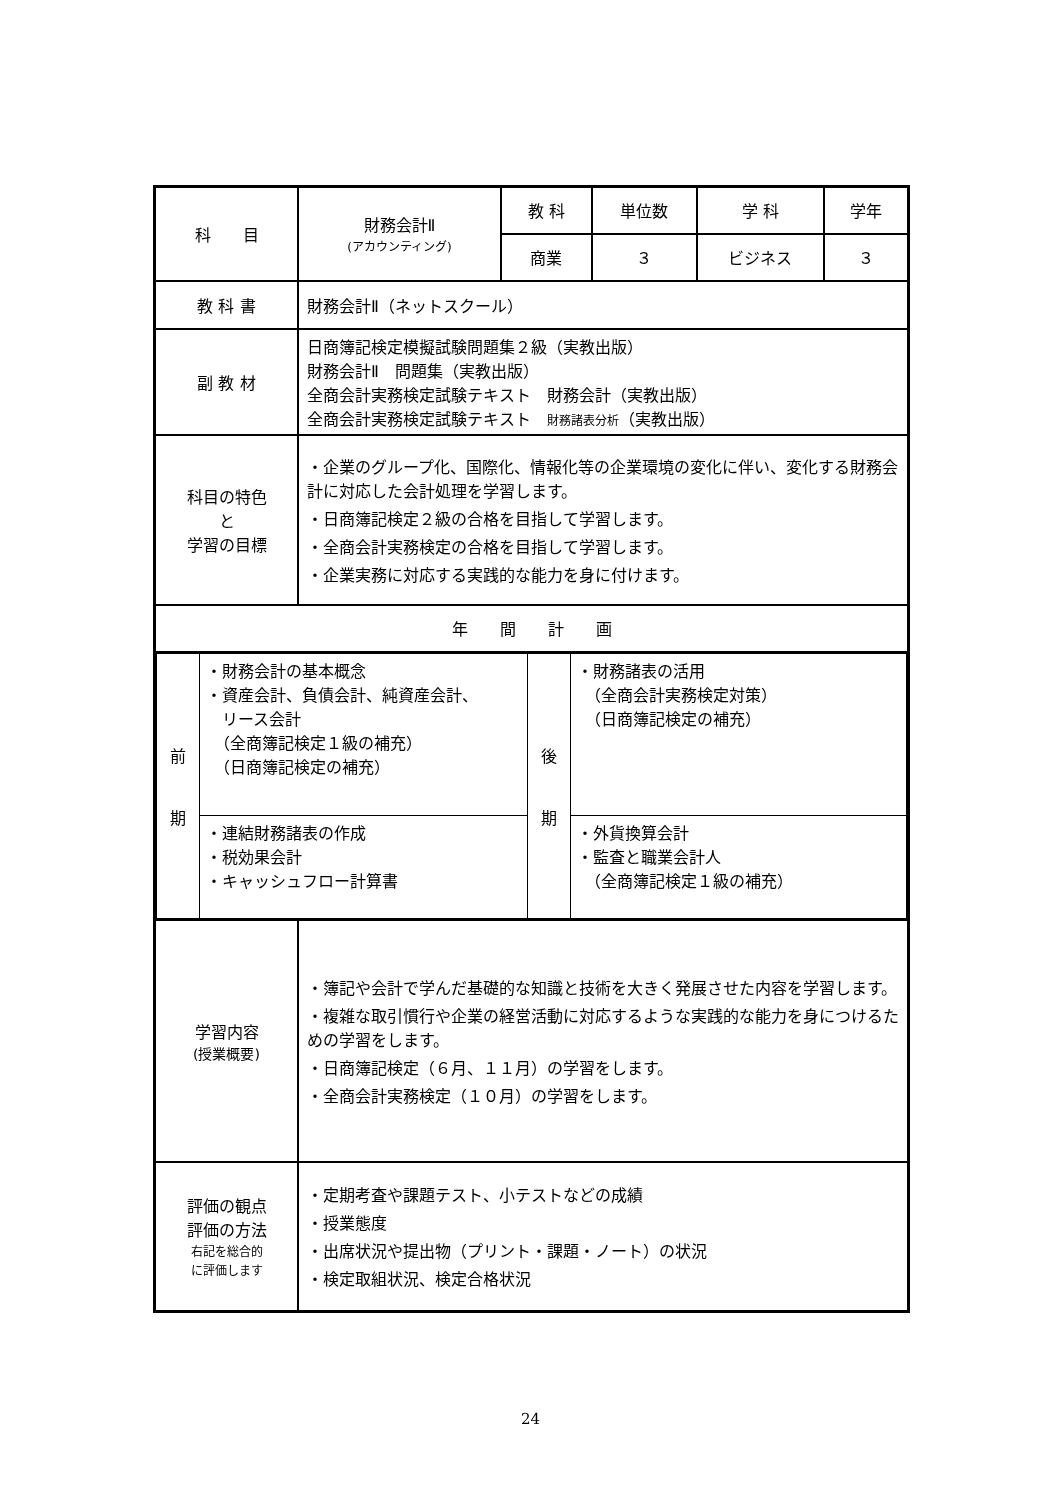| 科 目 | 財務会計Ⅱ (アカウンティング) | 教 科 | 単位数 | 学 科 | 学年 |
| | | 商業 | ３ | ビジネス | ３ |
| 教 科 書 | 財務会計Ⅱ（ネットスクール） | | | | |
| 副 教 材 | 日商簿記検定模擬試験問題集２級（実教出版） 財務会計Ⅱ 問題集（実教出版） 全商会計実務検定試験テキスト 財務会計（実教出版） 全商会計実務検定試験テキスト 財務諸表分析 （実教出版） | | | | |
| 科目の特色 と 学習の目標 | ・企業のグループ化、国際化、情報化等の企業環境の変化に伴い、変化する財務会計に対応した会計処理を学習します。 ・日商簿記検定２級の合格を目指して学習します。 ・全商会計実務検定の合格を目指して学習します。 ・企業実務に対応する実践的な能力を身に付けます。 | | | | |
| 年 間 計 画 | | | | | |
| / 前 期 / ・財務会計の基本概念 ・資産会計、負債会計、純資産会計、 リース会計 （全商簿記検定１級の補充） （日商簿記検定の補充） / 後 期 / ・財務諸表の活用 （全商会計実務検定対策） （日商簿記検定の補充） / / / ・連結財務諸表の作成 ・税効果会計 ・キャッシュフロー計算書 / / ・外貨換算会計 ・監査と職業会計人 （全商簿記検定１級の補充） / | | | | | |
| 学習内容 (授業概要) | ・簿記や会計で学んだ基礎的な知識と技術を大きく発展させた内容を学習します。 ・複雑な取引慣行や企業の経営活動に対応するような実践的な能力を身につけるための学習をします。 ・日商簿記検定（６月、１１月）の学習をします。 ・全商会計実務検定（１０月）の学習をします。 | | | | |
| 評価の観点 評価の方法 右記を総合的 に評価します | ・定期考査や課題テスト、小テストなどの成績 ・授業態度 ・出席状況や提出物（プリント・課題・ノート）の状況 ・検定取組状況、検定合格状況 | | | | |
24